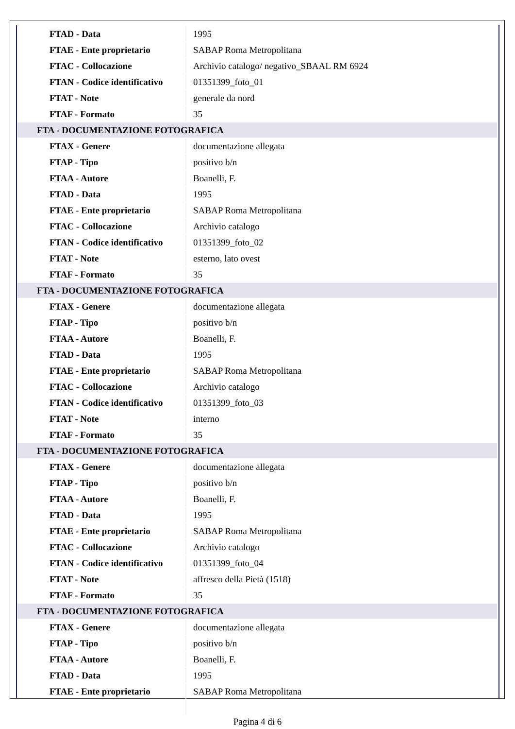| FTAD - Data | 1995 |
| FTAE - Ente proprietario | SABAP Roma Metropolitana |
| FTAC - Collocazione | Archivio catalogo/ negativo_SBAAL RM 6924 |
| FTAN - Codice identificativo | 01351399_foto_01 |
| FTAT - Note | generale da nord |
| FTAF - Formato | 35 |
| FTA - DOCUMENTAZIONE FOTOGRAFICA | |
| FTAX - Genere | documentazione allegata |
| FTAP - Tipo | positivo b/n |
| FTAA - Autore | Boanelli, F. |
| FTAD - Data | 1995 |
| FTAE - Ente proprietario | SABAP Roma Metropolitana |
| FTAC - Collocazione | Archivio catalogo |
| FTAN - Codice identificativo | 01351399_foto_02 |
| FTAT - Note | esterno, lato ovest |
| FTAF - Formato | 35 |
| FTA - DOCUMENTAZIONE FOTOGRAFICA | |
| FTAX - Genere | documentazione allegata |
| FTAP - Tipo | positivo b/n |
| FTAA - Autore | Boanelli, F. |
| FTAD - Data | 1995 |
| FTAE - Ente proprietario | SABAP Roma Metropolitana |
| FTAC - Collocazione | Archivio catalogo |
| FTAN - Codice identificativo | 01351399_foto_03 |
| FTAT - Note | interno |
| FTAF - Formato | 35 |
| FTA - DOCUMENTAZIONE FOTOGRAFICA | |
| FTAX - Genere | documentazione allegata |
| FTAP - Tipo | positivo b/n |
| FTAA - Autore | Boanelli, F. |
| FTAD - Data | 1995 |
| FTAE - Ente proprietario | SABAP Roma Metropolitana |
| FTAC - Collocazione | Archivio catalogo |
| FTAN - Codice identificativo | 01351399_foto_04 |
| FTAT - Note | affresco della Pietà (1518) |
| FTAF - Formato | 35 |
| FTA - DOCUMENTAZIONE FOTOGRAFICA | |
| FTAX - Genere | documentazione allegata |
| FTAP - Tipo | positivo b/n |
| FTAA - Autore | Boanelli, F. |
| FTAD - Data | 1995 |
| FTAE - Ente proprietario | SABAP Roma Metropolitana |
Pagina 4 di 6